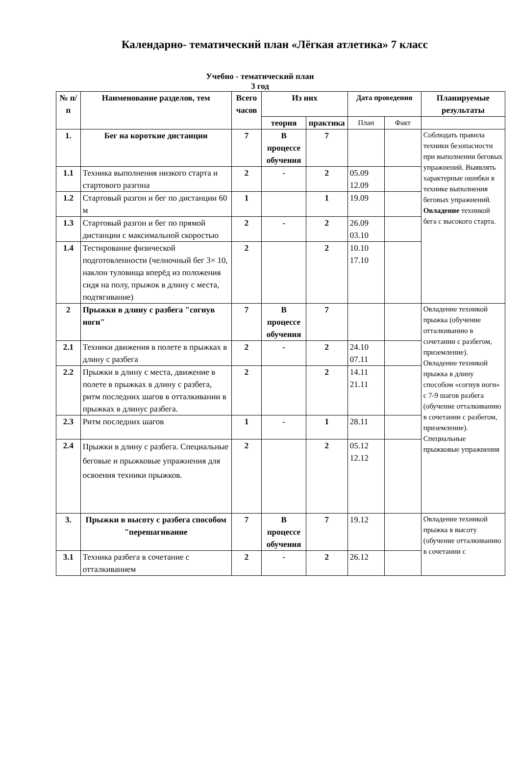Календарно- тематический план «Лёгкая атлетика» 7 класс
Учебно - тематический план
3 год
| № п/п | Наименование разделов, тем | Всего часов | Из них | | Дата проведения | | Планируемые результаты |
| --- | --- | --- | --- | --- | --- | --- | --- |
| | | | теория | практика | План | Факт | |
| 1. | Бег на короткие дистанции | 7 | В процессе обучения | 7 | | | Соблюдать правила техники безопасности при выполнении беговых упражнений. Выявлять характерные ошибки в технике выполнения беговых упражнений. Овладение техникой бега с высокого старта. |
| 1.1 | Техника выполнения низкого старта и стартового разгона | 2 | - | 2 | 05.09 12.09 | | |
| 1.2 | Стартовый разгон и бег по дистанции 60 м | 1 | | 1 | 19.09 | | |
| 1.3 | Стартовый разгон и бег по прямой дистанции с максимальной скоростью | 2 | - | 2 | 26.09 03.10 | | |
| 1.4 | Тестирование физической подготовленности (челночный бег 3× 10, наклон туловища вперёд из положения сидя на полу, прыжок в длину с места, подтягивание) | 2 | | 2 | 10.10 17.10 | | |
| 2 | Прыжки в длину с разбега "согнув ноги" | 7 | В процессе обучения | 7 | | | Овладение техникой прыжка (обучение отталкиванию в сочетании с разбегом, приземление). Овладение техникой прыжка в длину способом «согнув ноги» с 7-9 шагов разбега (обучение отталкиванию в сочетании с разбегом, приземление). Специальные прыжковые упражнения |
| 2.1 | Техники движения в полете в прыжках в длину с разбега | 2 | - | 2 | 24.10 07.11 | | |
| 2.2 | Прыжки в длину с места, движение в полете в прыжках в длину с разбега, ритм последних шагов в отталкивании в прыжках в длинус разбега. | 2 | | 2 | 14.11 21.11 | | |
| 2.3 | Ритм последних шагов | 1 | - | 1 | 28.11 | | |
| 2.4 | Прыжки в длину с разбега. Специальные беговые и прыжковые упражнения для освоения техники прыжков. | 2 | | 2 | 05.12 12.12 | | |
| 3. | Прыжки в высоту с разбега способом "перешагивание | 7 | В процессе обучения | 7 | 19.12 | | Овладение техникой прыжка в высоту (обучение отталкиванию в сочетании с |
| 3.1 | Техника разбега в сочетание с отталкиванием | 2 | - | 2 | 26.12 | | |